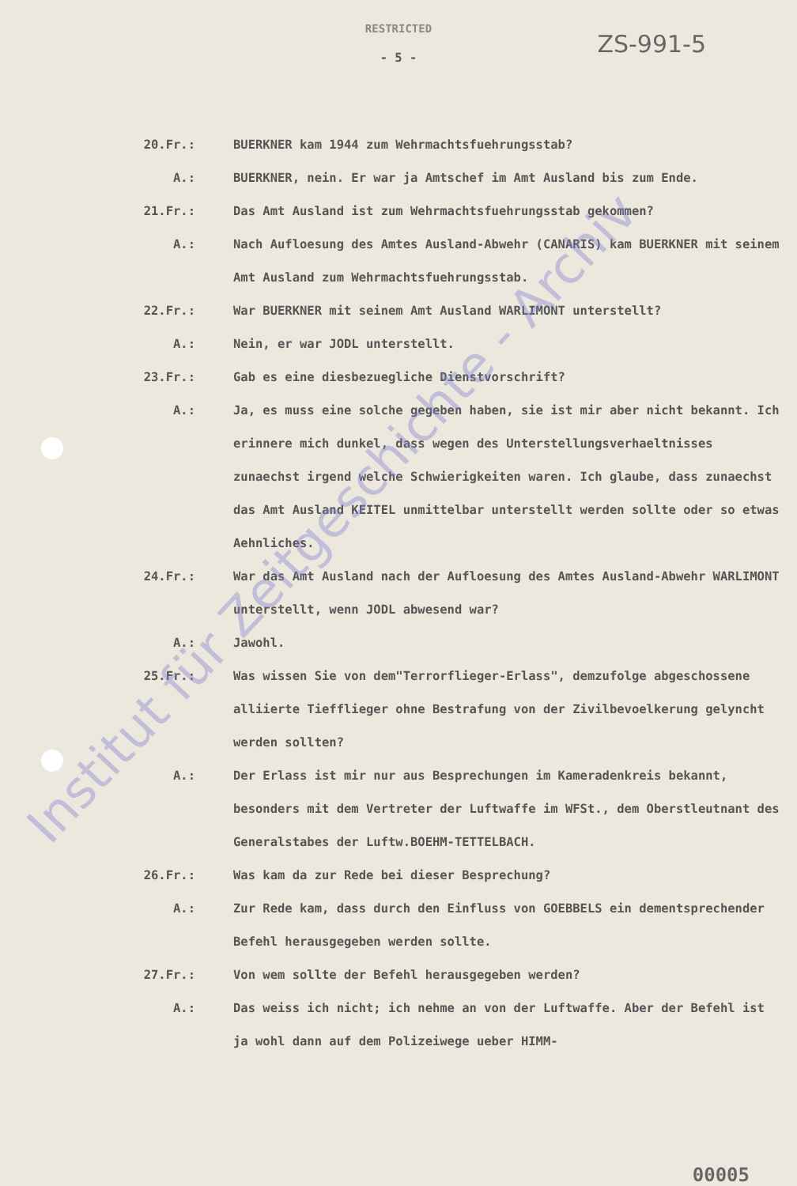RESTRICTED
ZS-991-5
- 5 -
20.Fr.: BUERKNER kam 1944 zum Wehrmachtsfuehrungsstab?
A.: BUERKNER, nein. Er war ja Amtschef im Amt Ausland bis zum Ende.
21.Fr.: Das Amt Ausland ist zum Wehrmachtsfuehrungsstab gekommen?
A.: Nach Aufloesung des Amtes Ausland-Abwehr (CANARIS) kam BUERKNER mit seinem Amt Ausland zum Wehrmachtsfuehrungsstab.
22.Fr.: War BUERKNER mit seinem Amt Ausland WARLIMONT unterstellt?
A.: Nein, er war JODL unterstellt.
23.Fr.: Gab es eine diesbezuegliche Dienstvorschrift?
A.: Ja, es muss eine solche gegeben haben, sie ist mir aber nicht bekannt. Ich erinnere mich dunkel, dass wegen des Unterstellungsverhaeltnisses zunaechst irgend welche Schwierigkeiten waren. Ich glaube, dass zunaechst das Amt Ausland KEITEL unmittelbar unterstellt werden sollte oder so etwas Aehnliches.
24.Fr.: War das Amt Ausland nach der Aufloesung des Amtes Ausland-Abwehr WARLIMONT unterstellt, wenn JODL abwesend war?
A.: Jawohl.
25.Fr.: Was wissen Sie von dem"Terrorflieger-Erlass", demzufolge abgeschossene alliierte Tiefflieger ohne Bestrafung von der Zivilbevoelkerung gelyncht werden sollten?
A.: Der Erlass ist mir nur aus Besprechungen im Kameradenkreis bekannt, besonders mit dem Vertreter der Luftwaffe im WFSt., dem Oberstleutnant des Generalstabes der Luftw.BOEHM-TETTELBACH.
26.Fr.: Was kam da zur Rede bei dieser Besprechung?
A.: Zur Rede kam, dass durch den Einfluss von GOEBBELS ein dementsprechender Befehl herausgegeben werden sollte.
27.Fr.: Von wem sollte der Befehl herausgegeben werden?
A.: Das weiss ich nicht; ich nehme an von der Luftwaffe. Aber der Befehl ist ja wohl dann auf dem Polizeiwege ueber HIMM-
Institut für Zeitgeschichte - Archiv
00005